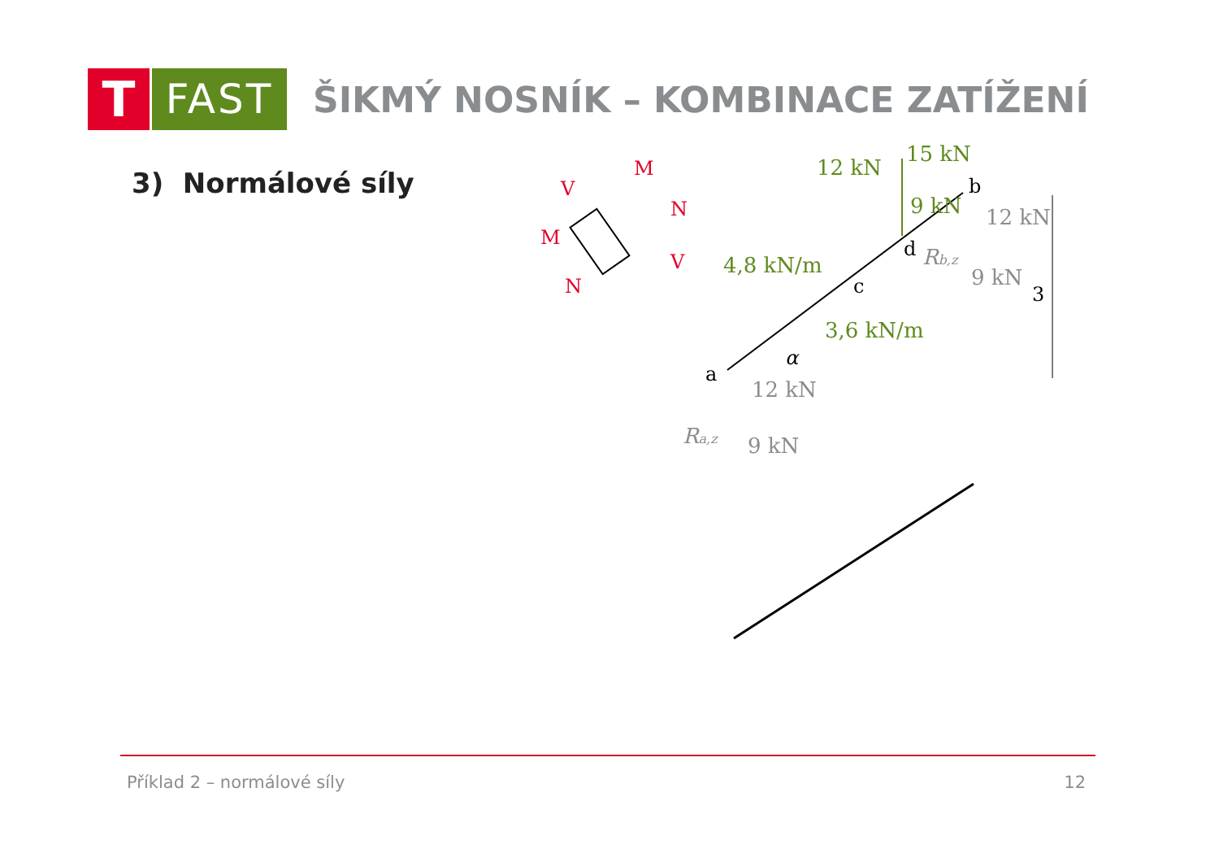T
FAST
ŠIKMÝ NOSNÍK – KOMBINACE ZATÍŽENÍ
3) Normálové síly
V
M
N
V
M
N
12 kN
15 kN
9 kN
4,8 kN/m
3,6 kN/m
b
d
c
a
α
3
12 kN
Rb,z
9 kN
12 kN
Ra,z
9 kN
Příklad 2 – normálové síly 12